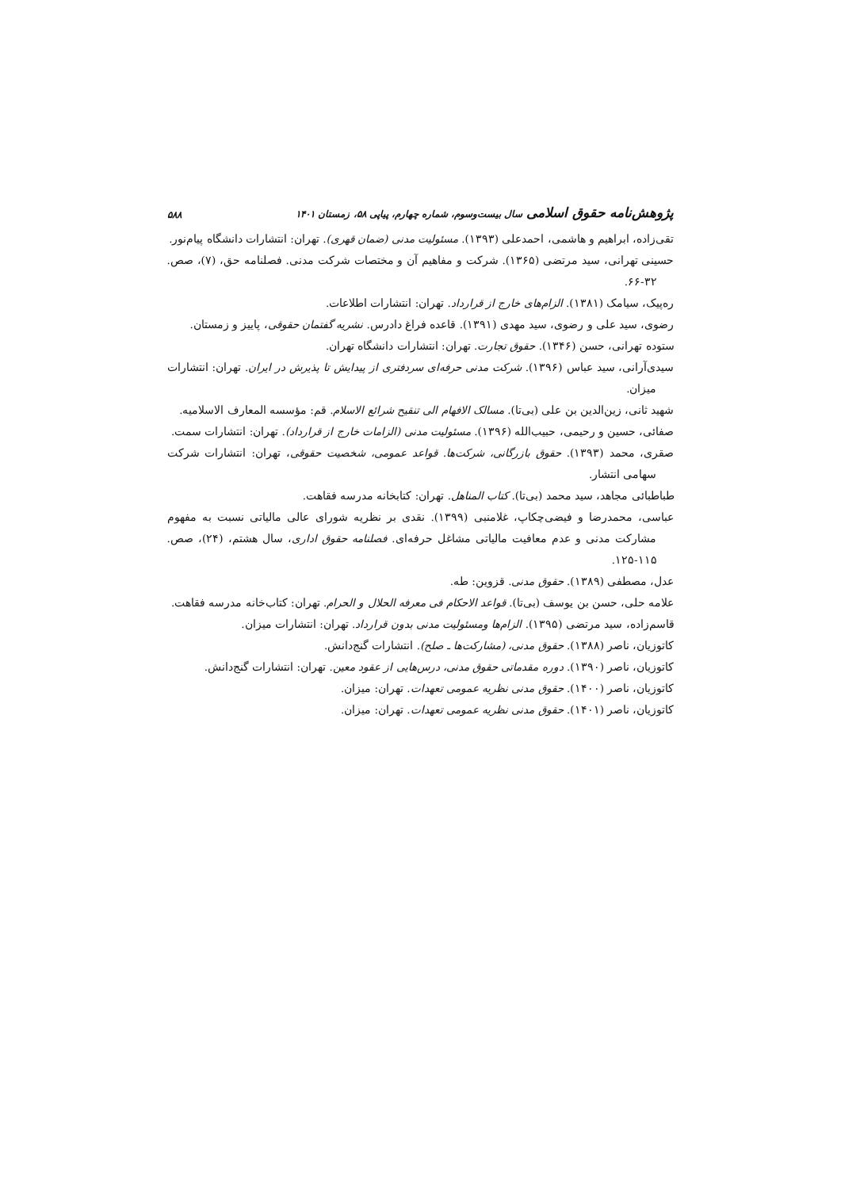پژوهش‌نامه حقوق اسلامی سال بیست‌وسوم، شماره چهارم، پیاپی ۵۸، زمستان ۱۴۰۱ ۵۸۸
تقی‌زاده، ابراهیم و هاشمی، احمدعلی (۱۳۹۳). مسئولیت مدنی (ضمان قهری). تهران: انتشارات دانشگاه پیام‌نور.
حسینی تهرانی، سید مرتضی (۱۳۶۵). شرکت و مفاهیم آن و مختصات شرکت مدنی. فصلنامه حق، (۷)، صص. ۳۲-۶۶.
ره‌پیک، سیامک (۱۳۸۱). الزام‌های خارج از قرارداد. تهران: انتشارات اطلاعات.
رضوی، سید علی و رضوی، سید مهدی (۱۳۹۱). قاعده فراغ دادرس. نشریه گفتمان حقوقی، پاییز و زمستان.
ستوده تهرانی، حسن (۱۳۴۶). حقوق تجارت. تهران: انتشارات دانشگاه تهران.
سیدی‌آرانی، سید عباس (۱۳۹۶). شرکت مدنی حرفه‌ای سردفتری از پیدایش تا پذیرش در ایران. تهران: انتشارات میزان.
شهید ثانی، زین‌الدین بن علی (بی‌تا). مسالک الافهام الی تنقیح شرائع الاسلام. قم: مؤسسه المعارف الاسلامیه.
صفائی، حسین و رحیمی، حبیب‌الله (۱۳۹۶). مسئولیت مدنی (الزامات خارج از قرارداد). تهران: انتشارات سمت.
صقری، محمد (۱۳۹۳). حقوق بازرگانی، شرکت‌ها. قواعد عمومی، شخصیت حقوقی، تهران: انتشارات شرکت سهامی انتشار.
طباطبائی مجاهد، سید محمد (بی‌تا). کتاب المناهل. تهران: کتابخانه مدرسه فقاهت.
عباسی، محمدرضا و فیضی‌چکاپ، غلامنبی (۱۳۹۹). نقدی بر نظریه شورای عالی مالیاتی نسبت به مفهوم مشارکت مدنی و عدم معافیت مالیاتی مشاغل حرفه‌ای. فصلنامه حقوق اداری، سال هشتم، (۲۴)، صص. ۱۱۵-۱۲۵.
عدل، مصطفی (۱۳۸۹). حقوق مدنی. قزوین: طه.
علامه حلی، حسن بن یوسف (بی‌تا). قواعد الاحکام فی معرفه الحلال و الحرام. تهران: کتاب‌خانه مدرسه فقاهت.
قاسم‌زاده، سید مرتضی (۱۳۹۵). الزام‌ها ومسئولیت مدنی بدون قرارداد. تهران: انتشارات میزان.
کاتوزیان، ناصر (۱۳۸۸). حقوق مدنی، (مشارکت‌ها ـ صلح). انتشارات گنج‌دانش.
کاتوزیان، ناصر (۱۳۹۰). دوره مقدماتی حقوق مدنی، درس‌هایی از عقود معین. تهران: انتشارات گنج‌دانش.
کاتوزیان، ناصر (۱۴۰۰). حقوق مدنی نظریه عمومی تعهدات. تهران: میزان.
کاتوزیان، ناصر (۱۴۰۱). حقوق مدنی نظریه عمومی تعهدات. تهران: میزان.